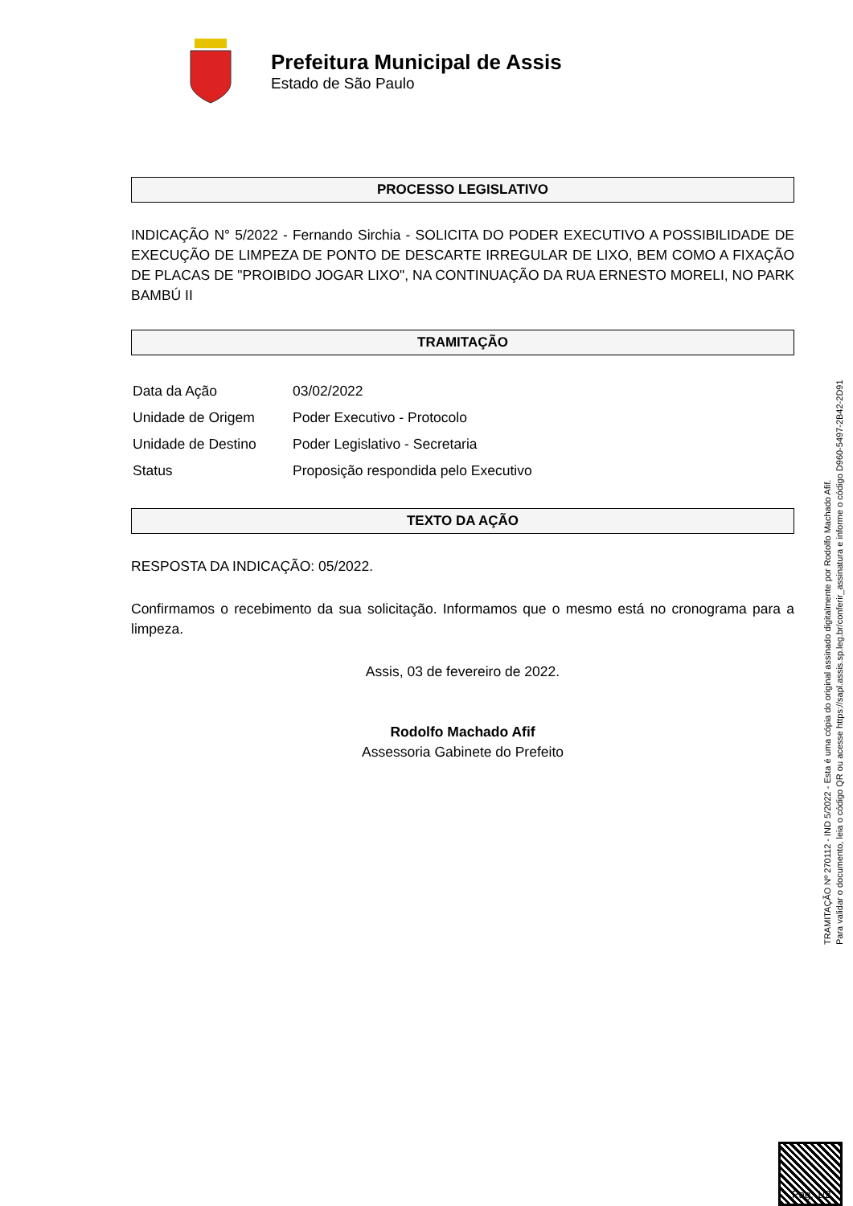Prefeitura Municipal de Assis
Estado de São Paulo
PROCESSO LEGISLATIVO
INDICAÇÃO N° 5/2022 - Fernando Sirchia - SOLICITA DO PODER EXECUTIVO A POSSIBILIDADE DE EXECUÇÃO DE LIMPEZA DE PONTO DE DESCARTE IRREGULAR DE LIXO, BEM COMO A FIXAÇÃO DE PLACAS DE "PROIBIDO JOGAR LIXO", NA CONTINUAÇÃO DA RUA ERNESTO MORELI, NO PARK BAMBÚ II
TRAMITAÇÃO
| Data da Ação | 03/02/2022 |
| Unidade de Origem | Poder Executivo - Protocolo |
| Unidade de Destino | Poder Legislativo - Secretaria |
| Status | Proposição respondida pelo Executivo |
TEXTO DA AÇÃO
RESPOSTA DA INDICAÇÃO: 05/2022.
Confirmamos o recebimento da sua solicitação. Informamos que o mesmo está no cronograma para a limpeza.
Assis, 03 de fevereiro de 2022.
Rodolfo Machado Afif
Assessoria Gabinete do Prefeito
TRAMITAÇÃO Nº 270112 - IND 5/2022 - Esta é uma cópia do original assinado digitalmente por Rodolfo Machado Afif.
Para validar o documento, leia o código QR ou acesse https://sapl.assis.sp.leg.br/conferir_assinatura e informe o código D960-5497-2B42-2D91
Pag. 1/2